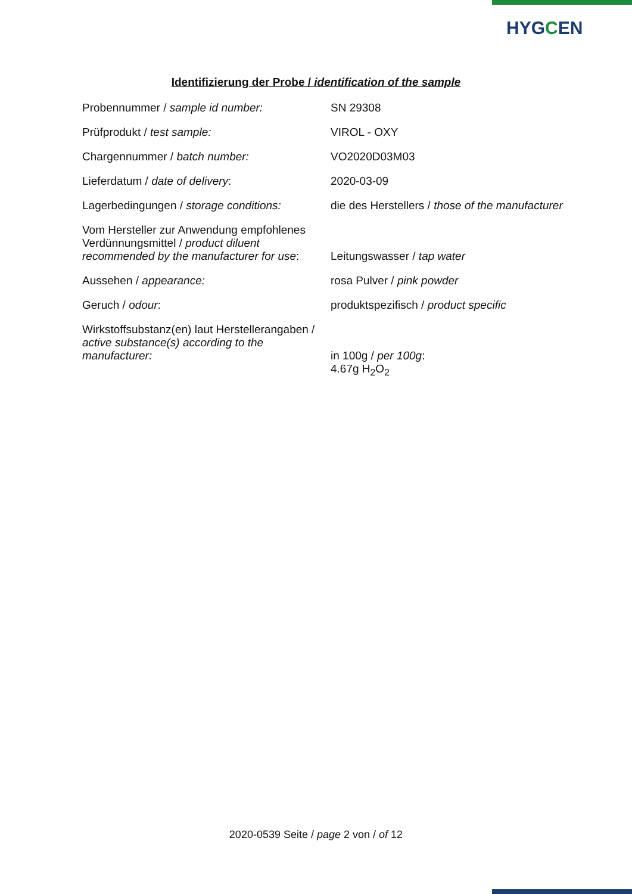HYGCEN
Identifizierung der Probe / identification of the sample
| Probennummer / sample id number: | SN 29308 |
| Prüfprodukt / test sample: | VIROL - OXY |
| Chargennummer / batch number: | VO2020D03M03 |
| Lieferdatum / date of delivery : | 2020-03-09 |
| Lagerbedingungen / storage conditions: | die des Herstellers / those of the manufacturer |
| Vom Hersteller zur Anwendung empfohlenes Verdünnungsmittel / product diluent recommended by the manufacturer for use : | Leitungswasser / tap water |
| Aussehen / appearance: | rosa Pulver / pink powder |
| Geruch / odour : | produktspezifisch / product specific |
| Wirkstoffsubstanz(en) laut Herstellerangaben / active substance(s) according to the manufacturer: | in 100g / per 100g : 4.67g H<sub>2</sub>O<sub>2</sub> |
2020-0539 Seite / page 2 von / of 12